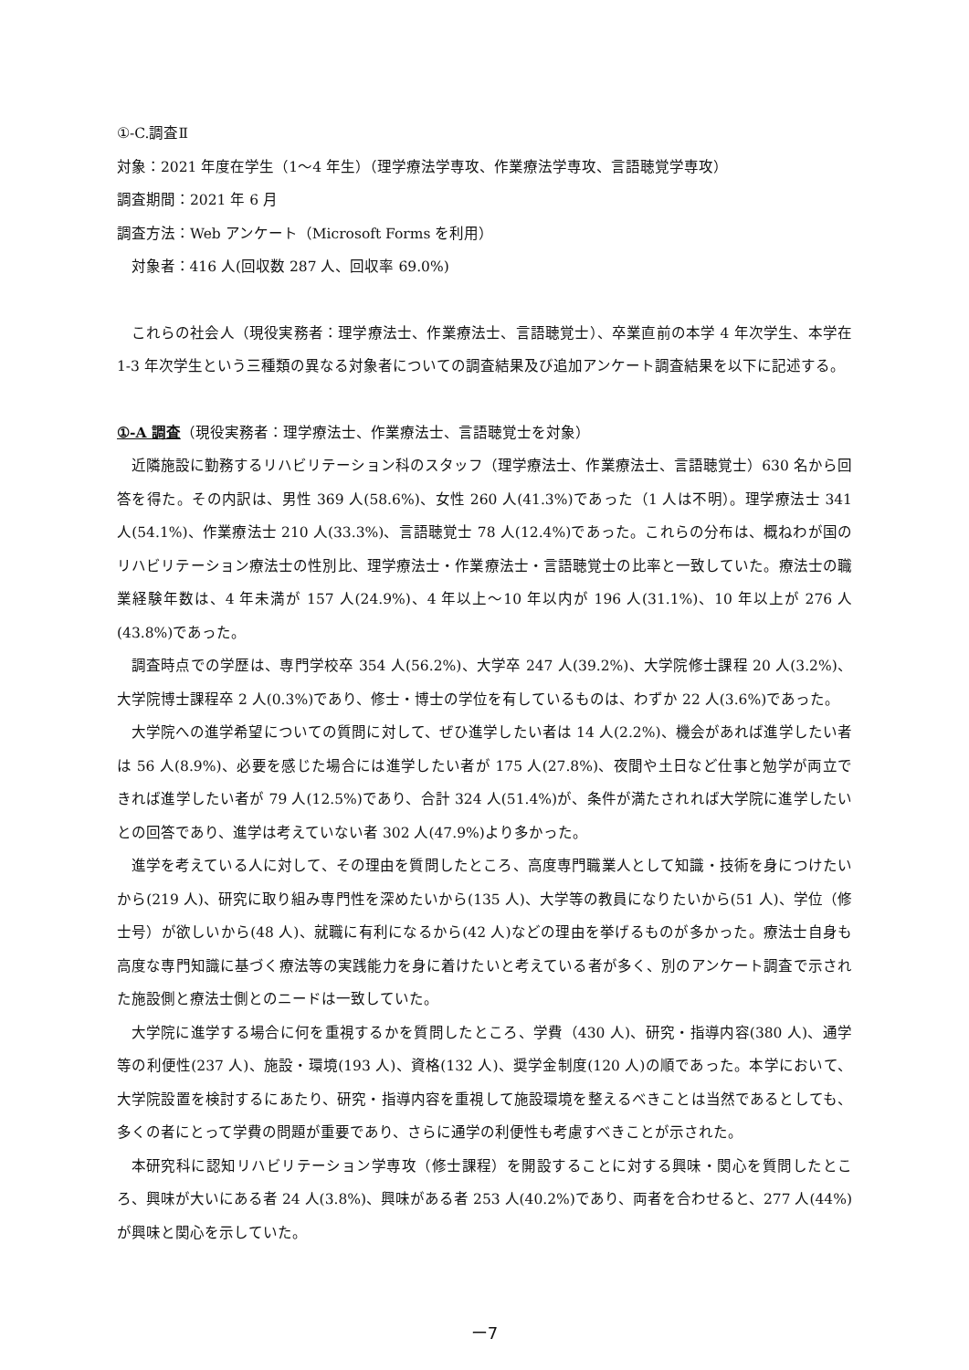①-C.調査Ⅱ
対象：2021 年度在学生（1～4 年生）（理学療法学専攻、作業療法学専攻、言語聴覚学専攻）
調査期間：2021 年 6 月
調査方法：Web アンケート（Microsoft Forms を利用）
対象者：416 人(回収数 287 人、回収率 69.0%)
これらの社会人（現役実務者：理学療法士、作業療法士、言語聴覚士）、卒業直前の本学 4 年次学生、本学在 1-3 年次学生という三種類の異なる対象者についての調査結果及び追加アンケート調査結果を以下に記述する。
①-A 調査（現役実務者：理学療法士、作業療法士、言語聴覚士を対象）
近隣施設に勤務するリハビリテーション科のスタッフ（理学療法士、作業療法士、言語聴覚士）630 名から回答を得た。その内訳は、男性 369 人(58.6%)、女性 260 人(41.3%)であった（1 人は不明）。理学療法士 341 人(54.1%)、作業療法士 210 人(33.3%)、言語聴覚士 78 人(12.4%)であった。これらの分布は、概ねわが国のリハビリテーション療法士の性別比、理学療法士・作業療法士・言語聴覚士の比率と一致していた。療法士の職業経験年数は、4 年未満が 157 人(24.9%)、4 年以上～10 年以内が 196 人(31.1%)、10 年以上が 276 人(43.8%)であった。
調査時点での学歴は、専門学校卒 354 人(56.2%)、大学卒 247 人(39.2%)、大学院修士課程 20 人(3.2%)、大学院博士課程卒 2 人(0.3%)であり、修士・博士の学位を有しているものは、わずか 22 人(3.6%)であった。
大学院への進学希望についての質問に対して、ぜひ進学したい者は 14 人(2.2%)、機会があれば進学したい者は 56 人(8.9%)、必要を感じた場合には進学したい者が 175 人(27.8%)、夜間や土日など仕事と勉学が両立できれば進学したい者が 79 人(12.5%)であり、合計 324 人(51.4%)が、条件が満たされれば大学院に進学したいとの回答であり、進学は考えていない者 302 人(47.9%)より多かった。
進学を考えている人に対して、その理由を質問したところ、高度専門職業人として知識・技術を身につけたいから(219 人)、研究に取り組み専門性を深めたいから(135 人)、大学等の教員になりたいから(51 人)、学位（修士号）が欲しいから(48 人)、就職に有利になるから(42 人)などの理由を挙げるものが多かった。療法士自身も高度な専門知識に基づく療法等の実践能力を身に着けたいと考えている者が多く、別のアンケート調査で示された施設側と療法士側とのニードは一致していた。
大学院に進学する場合に何を重視するかを質問したところ、学費（430 人)、研究・指導内容(380 人)、通学等の利便性(237 人)、施設・環境(193 人)、資格(132 人)、奨学金制度(120 人)の順であった。本学において、大学院設置を検討するにあたり、研究・指導内容を重視して施設環境を整えるべきことは当然であるとしても、多くの者にとって学費の問題が重要であり、さらに通学の利便性も考慮すべきことが示された。
本研究科に認知リハビリテーション学専攻（修士課程）を開設することに対する興味・関心を質問したところ、興味が大いにある者 24 人(3.8%)、興味がある者 253 人(40.2%)であり、両者を合わせると、277 人(44%)が興味と関心を示していた。
ー7